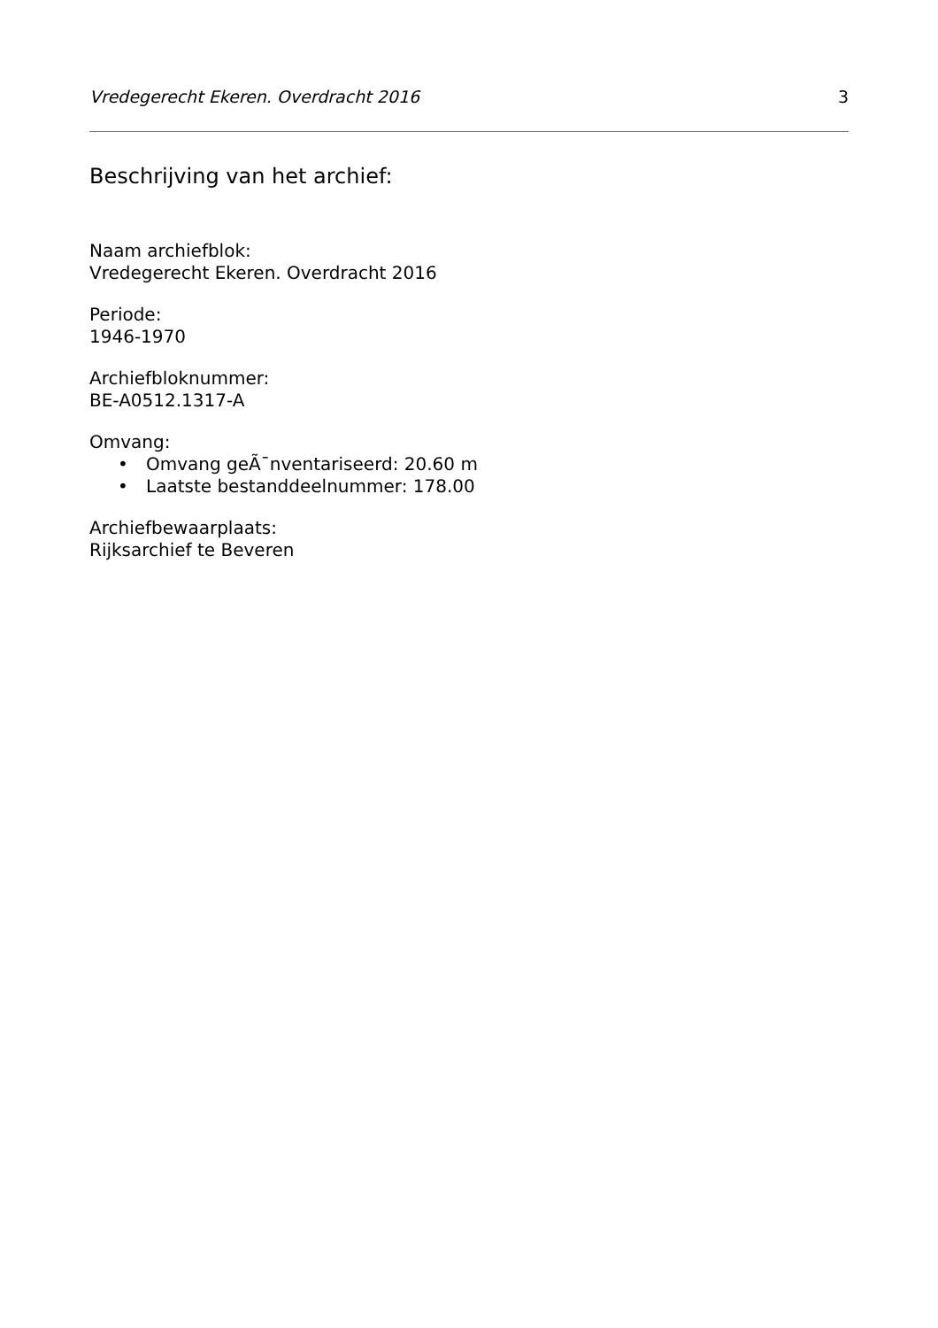Vredegerecht Ekeren. Overdracht 2016 3
Beschrijving van het archief:
Naam archiefblok:
Vredegerecht Ekeren. Overdracht 2016
Periode:
1946-1970
Archiefbloknummer:
BE-A0512.1317-A
Omvang:
• Omvang geÃ¯nventariseerd: 20.60 m
• Laatste bestanddeelnummer: 178.00
Archiefbewaarplaats:
Rijksarchief te Beveren